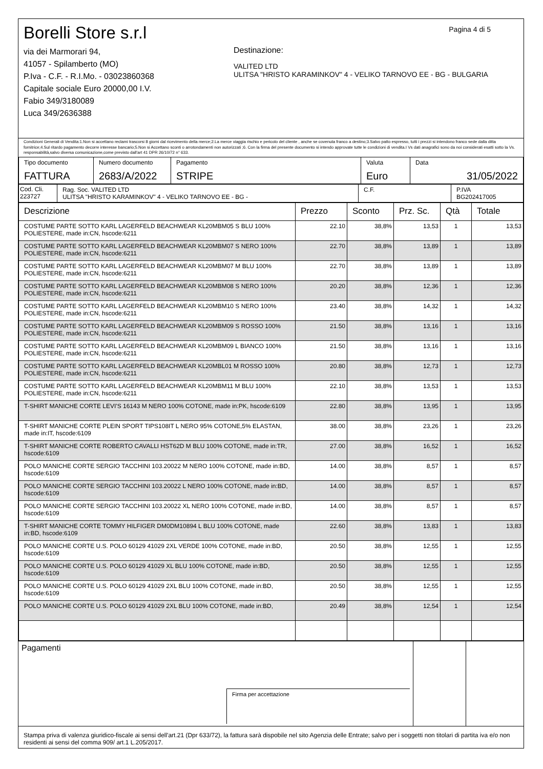Borelli Store s.r.l
via dei Marmorari 94,
41057 - Spilamberto (MO)
P.Iva - C.F. - R.I.Mo. - 03023860368
Capitale sociale Euro 20000,00 I.V.
Fabio 349/3180089
Luca 349/2636388
Destinazione:
VALITED LTD
ULITSA "HRISTO KARAMINKOV" 4 - VELIKO TARNOVO EE - BG - BULGARIA
Pagina 4 di 5
Condizioni Generali di Vendita:1.Non si accettano reclami trascorsi 8 giorni dal ricevimento della merce;2.La merce viaggia rischio e pericolo del cliente , anche se covenuta franco a destino;3.Salvo patto espresso, tutti i prezzi si intendono franco sede dalla ditta fornitrice;4.Sul ritardo pagamento decorre interesse bancario;5.Non si Accettano sconti o arrotondamenti non autorizzati ;6. Con la firma del presente documento si intendo approvate tutte le condizioni di vendita.I Vs dati anagrafici sono da noi considerati esatti sotto la Vs. responsabilità,salvo diversa comunicazione,come previsto dall'art 41 DPR 26/10/72 n° 633.
| Tipo documento FATTURA | Numero documento 2683/A/2022 | Pagamento STRIPE | Valuta Euro | Data 31/05/2022 |
| Cod. Cli. 223727 | Rag. Soc. VALITED LTD ULITSA "HRISTO KARAMINKOV" 4 - VELIKO TARNOVO EE - BG - | C.F. | P.IVA BG202417005 |
| Descrizione | Prezzo | Sconto | Prz. Sc. | Qtà | Totale |
| --- | --- | --- | --- | --- | --- |
| COSTUME PARTE SOTTO KARL LAGERFELD BEACHWEAR KL20MBM05 S BLU 100% POLIESTERE, made in:CN, hscode:6211 | 22.10 | 38,8% | 13,53 | 1 | 13,53 |
| COSTUME PARTE SOTTO KARL LAGERFELD BEACHWEAR KL20MBM07 S NERO 100% POLIESTERE, made in:CN, hscode:6211 | 22.70 | 38,8% | 13,89 | 1 | 13,89 |
| COSTUME PARTE SOTTO KARL LAGERFELD BEACHWEAR KL20MBM07 M BLU 100% POLIESTERE, made in:CN, hscode:6211 | 22.70 | 38,8% | 13,89 | 1 | 13,89 |
| COSTUME PARTE SOTTO KARL LAGERFELD BEACHWEAR KL20MBM08 S NERO 100% POLIESTERE, made in:CN, hscode:6211 | 20.20 | 38,8% | 12,36 | 1 | 12,36 |
| COSTUME PARTE SOTTO KARL LAGERFELD BEACHWEAR KL20MBM10 S NERO 100% POLIESTERE, made in:CN, hscode:6211 | 23.40 | 38,8% | 14,32 | 1 | 14,32 |
| COSTUME PARTE SOTTO KARL LAGERFELD BEACHWEAR KL20MBM09 S ROSSO 100% POLIESTERE, made in:CN, hscode:6211 | 21.50 | 38,8% | 13,16 | 1 | 13,16 |
| COSTUME PARTE SOTTO KARL LAGERFELD BEACHWEAR KL20MBM09 L BIANCO 100% POLIESTERE, made in:CN, hscode:6211 | 21.50 | 38,8% | 13,16 | 1 | 13,16 |
| COSTUME PARTE SOTTO KARL LAGERFELD BEACHWEAR KL20MBL01 M ROSSO 100% POLIESTERE, made in:CN, hscode:6211 | 20.80 | 38,8% | 12,73 | 1 | 12,73 |
| COSTUME PARTE SOTTO KARL LAGERFELD BEACHWEAR KL20MBM11 M BLU 100% POLIESTERE, made in:CN, hscode:6211 | 22.10 | 38,8% | 13,53 | 1 | 13,53 |
| T-SHIRT MANICHE CORTE LEVI'S 16143 M NERO 100% COTONE, made in:PK, hscode:6109 | 22.80 | 38,8% | 13,95 | 1 | 13,95 |
| T-SHIRT MANICHE CORTE PLEIN SPORT TIPS108IT L NERO 95% COTONE,5% ELASTAN, made in:IT, hscode:6109 | 38.00 | 38,8% | 23,26 | 1 | 23,26 |
| T-SHIRT MANICHE CORTE ROBERTO CAVALLI HST62D M BLU 100% COTONE, made in:TR, hscode:6109 | 27.00 | 38,8% | 16,52 | 1 | 16,52 |
| POLO MANICHE CORTE SERGIO TACCHINI 103.20022 M NERO 100% COTONE, made in:BD, hscode:6109 | 14.00 | 38,8% | 8,57 | 1 | 8,57 |
| POLO MANICHE CORTE SERGIO TACCHINI 103.20022 L NERO 100% COTONE, made in:BD, hscode:6109 | 14.00 | 38,8% | 8,57 | 1 | 8,57 |
| POLO MANICHE CORTE SERGIO TACCHINI 103.20022 XL NERO 100% COTONE, made in:BD, hscode:6109 | 14.00 | 38,8% | 8,57 | 1 | 8,57 |
| T-SHIRT MANICHE CORTE TOMMY HILFIGER DM0DM10894 L BLU 100% COTONE, made in:BD, hscode:6109 | 22.60 | 38,8% | 13,83 | 1 | 13,83 |
| POLO MANICHE CORTE U.S. POLO 60129 41029 2XL VERDE 100% COTONE, made in:BD, hscode:6109 | 20.50 | 38,8% | 12,55 | 1 | 12,55 |
| POLO MANICHE CORTE U.S. POLO 60129 41029 XL BLU 100% COTONE, made in:BD, hscode:6109 | 20.50 | 38,8% | 12,55 | 1 | 12,55 |
| POLO MANICHE CORTE U.S. POLO 60129 41029 2XL BLU 100% COTONE, made in:BD, hscode:6109 | 20.50 | 38,8% | 12,55 | 1 | 12,55 |
| POLO MANICHE CORTE U.S. POLO 60129 41029 2XL BLU 100% COTONE, made in:BD, | 20.49 | 38,8% | 12,54 | 1 | 12,54 |
| Pagamenti Firma per accettazione | | |
Stampa priva di valenza giuridico-fiscale ai sensi dell'art.21 (Dpr 633/72), la fattura sarà dispobile nel sito Agenzia delle Entrate; salvo per i soggetti non titolari di partita iva e/o non residenti ai sensi del comma 909/ art.1 L.205/2017.